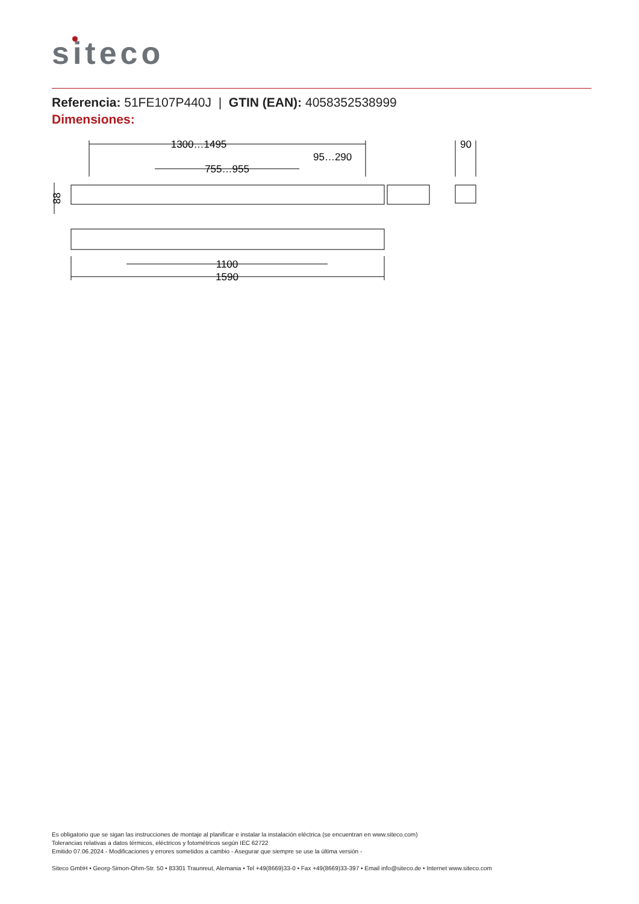siteco
Referencia: 51FE107P440J | GTIN (EAN): 4058352538999
Dimensiones:
1300…1495
95…290
755…955
90
1100
1590
88
Es obligatorio que se sigan las instrucciones de montaje al planificar e instalar la instalación eléctrica (se encuentran en www.siteco.com)
Tolerancias relativas a datos térmicos, eléctricos y fotométricos según IEC 62722
Emitido 07.06.2024 - Modificaciones y errores sometidos a cambio - Asegurar que siempre se use la última versión -
Siteco GmbH • Georg-Simon-Ohm-Str. 50 • 83301 Traunreut, Alemania • Tel +49(8669)33-0 • Fax +49(8669)33-397 • Email info@siteco.de • Internet www.siteco.com